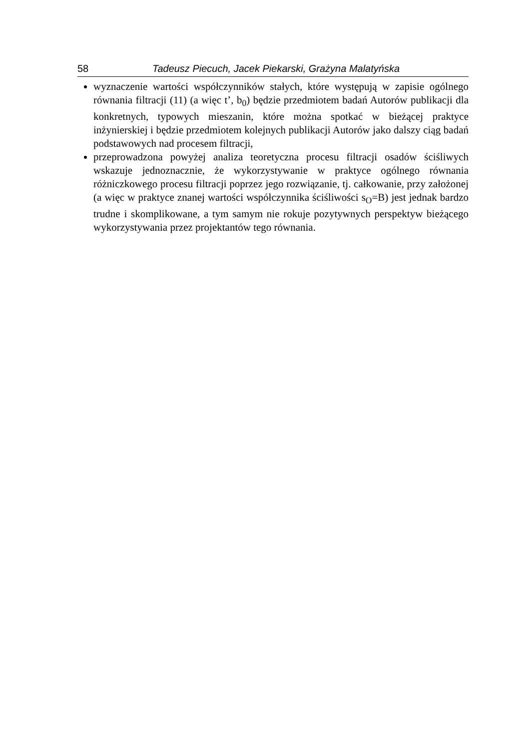58 Tadeusz Piecuch, Jacek Piekarski, Grażyna Malatyńska
wyznaczenie wartości współczynników stałych, które występują w zapisie ogólnego równania filtracji (11) (a więc t’, b<sub>0</sub>) będzie przedmiotem badań Autorów publikacji dla konkretnych, typowych mieszanin, które można spotkać w bieżącej praktyce inżynierskiej i będzie przedmiotem kolejnych publikacji Autorów jako dalszy ciąg badań podstawowych nad procesem filtracji,
przeprowadzona powyżej analiza teoretyczna procesu filtracji osadów ściśliwych wskazuje jednoznacznie, że wykorzystywanie w praktyce ogólnego równania różniczkowego procesu filtracji poprzez jego rozwiązanie, tj. całkowanie, przy założonej (a więc w praktyce znanej wartości współczynnika ściśliwości s<sub>O</sub>=B) jest jednak bardzo trudne i skomplikowane, a tym samym nie rokuje pozytywnych perspektyw bieżącego wykorzystywania przez projektantów tego równania.